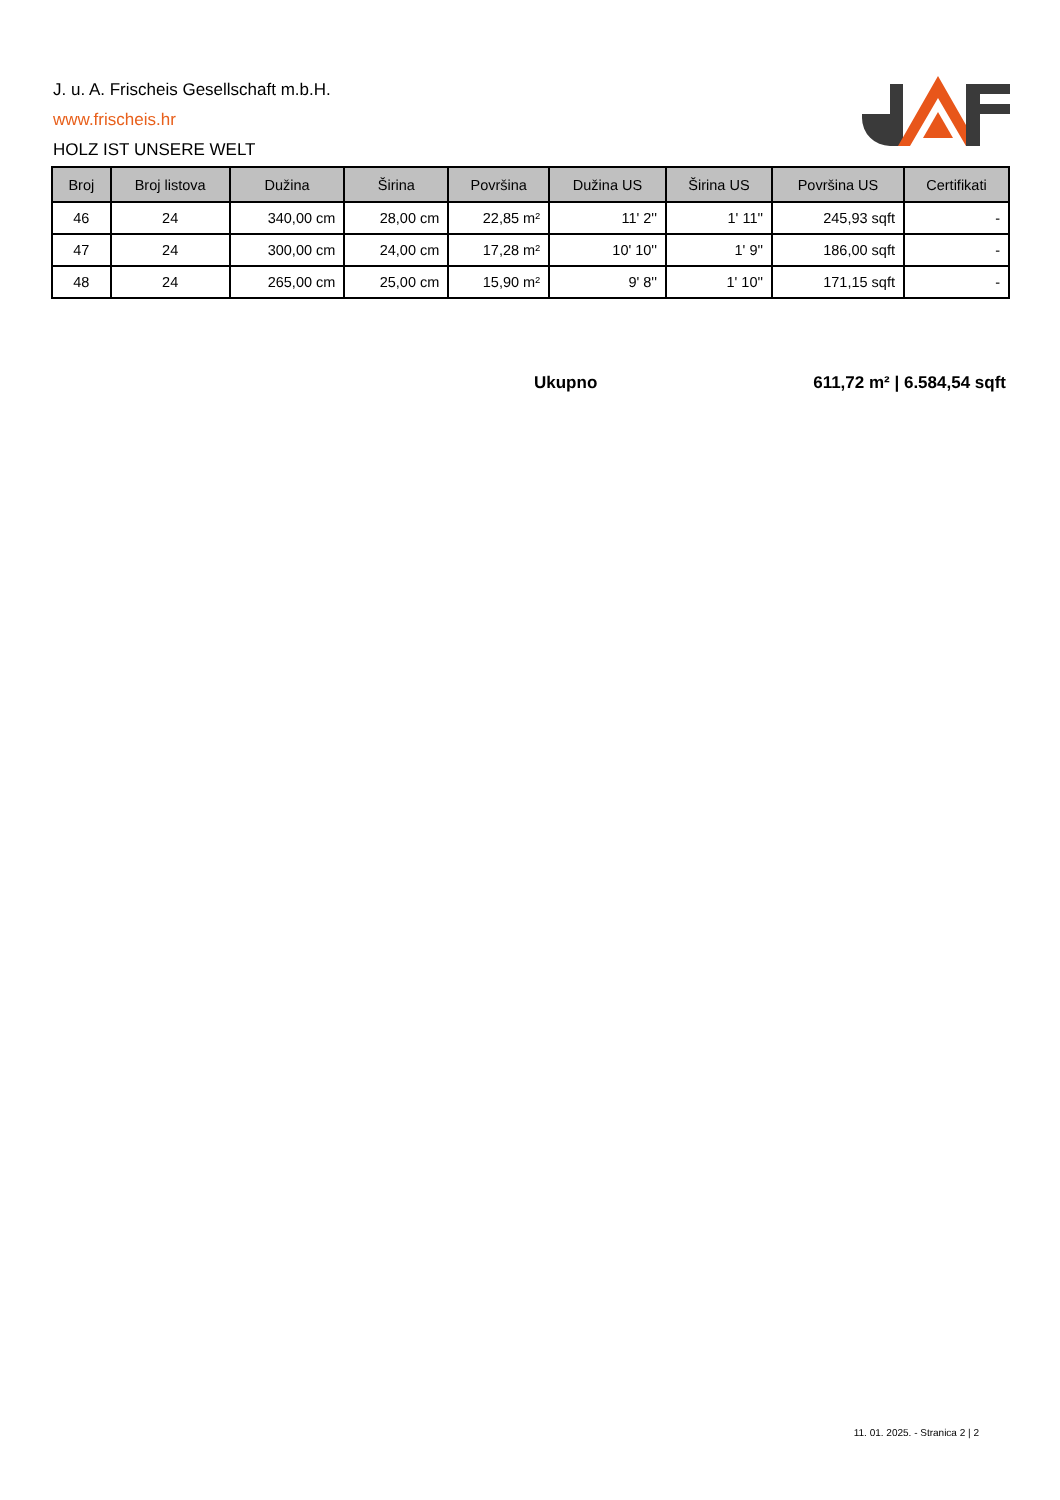J. u. A. Frischeis Gesellschaft m.b.H.
www.frischeis.hr
HOLZ IST UNSERE WELT
| Broj | Broj listova | Dužina | Širina | Površina | Dužina US | Širina US | Površina US | Certifikati |
| --- | --- | --- | --- | --- | --- | --- | --- | --- |
| 46 | 24 | 340,00 cm | 28,00 cm | 22,85 m² | 11' 2'' | 1' 11'' | 245,93 sqft | - |
| 47 | 24 | 300,00 cm | 24,00 cm | 17,28 m² | 10' 10'' | 1' 9'' | 186,00 sqft | - |
| 48 | 24 | 265,00 cm | 25,00 cm | 15,90 m² | 9' 8'' | 1' 10'' | 171,15 sqft | - |
Ukupno 611,72 m² | 6.584,54 sqft
11. 01. 2025. - Stranica 2 | 2